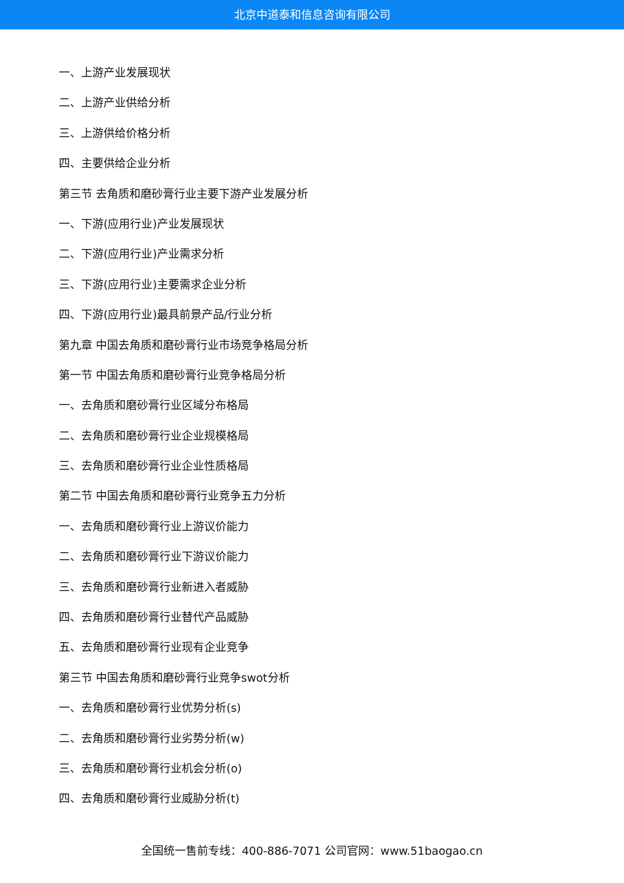北京中道泰和信息咨询有限公司
一、上游产业发展现状
二、上游产业供给分析
三、上游供给价格分析
四、主要供给企业分析
第三节 去角质和磨砂膏行业主要下游产业发展分析
一、下游(应用行业)产业发展现状
二、下游(应用行业)产业需求分析
三、下游(应用行业)主要需求企业分析
四、下游(应用行业)最具前景产品/行业分析
第九章 中国去角质和磨砂膏行业市场竞争格局分析
第一节 中国去角质和磨砂膏行业竞争格局分析
一、去角质和磨砂膏行业区域分布格局
二、去角质和磨砂膏行业企业规模格局
三、去角质和磨砂膏行业企业性质格局
第二节 中国去角质和磨砂膏行业竞争五力分析
一、去角质和磨砂膏行业上游议价能力
二、去角质和磨砂膏行业下游议价能力
三、去角质和磨砂膏行业新进入者威胁
四、去角质和磨砂膏行业替代产品威胁
五、去角质和磨砂膏行业现有企业竞争
第三节 中国去角质和磨砂膏行业竞争swot分析
一、去角质和磨砂膏行业优势分析(s)
二、去角质和磨砂膏行业劣势分析(w)
三、去角质和磨砂膏行业机会分析(o)
四、去角质和磨砂膏行业威胁分析(t)
全国统一售前专线：400-886-7071 公司官网：www.51baogao.cn